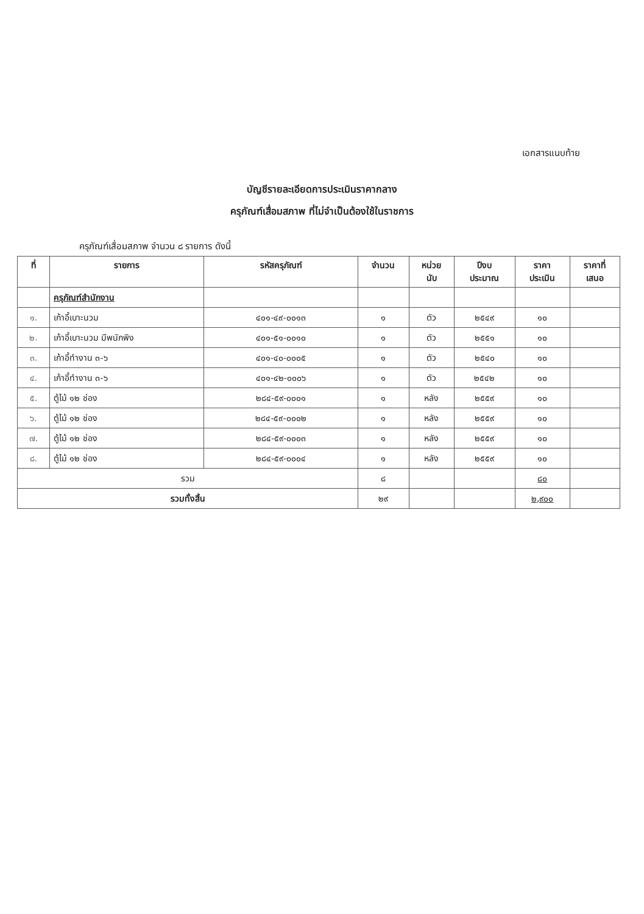เอกสารแนบท้าย
บัญชีรายละเอียดการประเมินราคากลาง
ครุภัณฑ์เสื่อมสภาพ ที่ไม่จำเป็นต้องใช้ในราชการ
ครุภัณฑ์เสื่อมสภาพ จำนวน ๘ รายการ ดังนี้
| ที่ | รายการ | รหัสครุภัณฑ์ | จำนวน | หน่วย นับ | ปีงบ ประมาณ | ราคา ประเมิน | ราคาที่ เสนอ |
| --- | --- | --- | --- | --- | --- | --- | --- |
| | ครุภัณฑ์สำนักงาน | | | | | | |
| ๑. | เก้าอี้เบาะนวม | ๔๐๑-๔๙-๐๐๑๓ | ๑ | ตัว | ๒๕๔๙ | ๑๐ | |
| ๒. | เก้าอี้เบาะนวม มีพนักพิง | ๔๐๑-๕๑-๐๐๑๐ | ๑ | ตัว | ๒๕๕๑ | ๑๐ | |
| ๓. | เก้าอี้ทำงาน ๓-๖ | ๔๐๑-๔๐-๐๐๐๕ | ๑ | ตัว | ๒๕๔๐ | ๑๐ | |
| ๔. | เก้าอี้ทำงาน ๓-๖ | ๔๐๑-๔๒-๐๐๐๖ | ๑ | ตัว | ๒๕๔๒ | ๑๐ | |
| ๕. | ตู้ไม้ ๑๒ ช่อง | ๒๘๔-๕๙-๐๐๐๑ | ๑ | หลัง | ๒๕๕๙ | ๑๐ | |
| ๖. | ตู้ไม้ ๑๒ ช่อง | ๒๘๔-๕๙-๐๐๐๒ | ๑ | หลัง | ๒๕๕๙ | ๑๐ | |
| ๗. | ตู้ไม้ ๑๒ ช่อง | ๒๘๔-๕๙-๐๐๐๓ | ๑ | หลัง | ๒๕๕๙ | ๑๐ | |
| ๘. | ตู้ไม้ ๑๒ ช่อง | ๒๘๔-๕๙-๐๐๐๔ | ๑ | หลัง | ๒๕๕๙ | ๑๐ | |
| รวม | | | ๘ | | | ๘๐ | |
| รวมทั้งสิ้น | | | ๒๙ | | | ๒,๙๐๐ | |